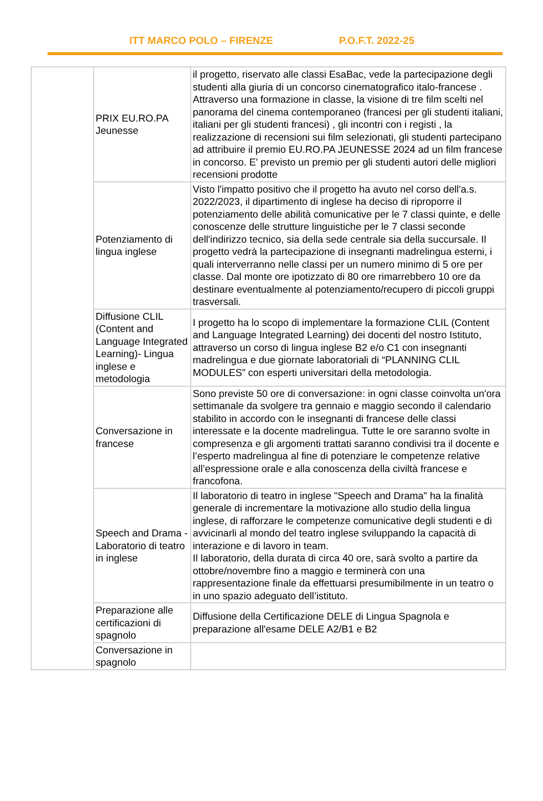ITT MARCO POLO – FIRENZE P.O.F.T. 2022-25
| | PRIX EU.RO.PA Jeunesse | il progetto, riservato alle classi EsaBac, vede la partecipazione degli studenti alla giuria di un concorso cinematografico italo-francese . Attraverso una formazione in classe, la visione di tre film scelti nel panorama del cinema contemporaneo (francesi per gli studenti italiani, italiani per gli studenti francesi) , gli incontri con i registi , la realizzazione di recensioni sui film selezionati, gli studenti partecipano ad attribuire il premio EU.RO.PA JEUNESSE 2024 ad un film francese in concorso. E' previsto un premio per gli studenti autori delle migliori recensioni prodotte |
| | Potenziamento di lingua inglese | Visto l'impatto positivo che il progetto ha avuto nel corso dell'a.s. 2022/2023, il dipartimento di inglese ha deciso di riproporre il potenziamento delle abilità comunicative per le 7 classi quinte, e delle conoscenze delle strutture linguistiche per le 7 classi seconde dell'indirizzo tecnico, sia della sede centrale sia della succursale. Il progetto vedrà la partecipazione di insegnanti madrelingua esterni, i quali interverranno nelle classi per un numero minimo di 5 ore per classe. Dal monte ore ipotizzato di 80 ore rimarrebbero 10 ore da destinare eventualmente al potenziamento/recupero di piccoli gruppi trasversali. |
| | Diffusione CLIL (Content and Language Integrated Learning)- Lingua inglese e metodologia | I progetto ha lo scopo di implementare la formazione CLIL (Content and Language Integrated Learning) dei docenti del nostro Istituto, attraverso un corso di lingua inglese B2 e/o C1 con insegnanti madrelingua e due giornate laboratoriali di “PLANNING CLIL MODULES” con esperti universitari della metodologia. |
| | Conversazione in francese | Sono previste 50 ore di conversazione: in ogni classe coinvolta un'ora settimanale da svolgere tra gennaio e maggio secondo il calendario stabilito in accordo con le insegnanti di francese delle classi interessate e la docente madrelingua. Tutte le ore saranno svolte in compresenza e gli argomenti trattati saranno condivisi tra il docente e l’esperto madrelingua al fine di potenziare le competenze relative all’espressione orale e alla conoscenza della civiltà francese e francofona. |
| | Speech and Drama - Laboratorio di teatro in inglese | Il laboratorio di teatro in inglese "Speech and Drama" ha la finalità generale di incrementare la motivazione allo studio della lingua inglese, di rafforzare le competenze comunicative degli studenti e di avvicinarli al mondo del teatro inglese sviluppando la capacità di interazione e di lavoro in team. Il laboratorio, della durata di circa 40 ore, sarà svolto a partire da ottobre/novembre fino a maggio e terminerà con una rappresentazione finale da effettuarsi presumibilmente in un teatro o in uno spazio adeguato dell’istituto. |
| | Preparazione alle certificazioni di spagnolo | Diffusione della Certificazione DELE di Lingua Spagnola e preparazione all'esame DELE A2/B1 e B2 |
| | Conversazione in spagnolo | |